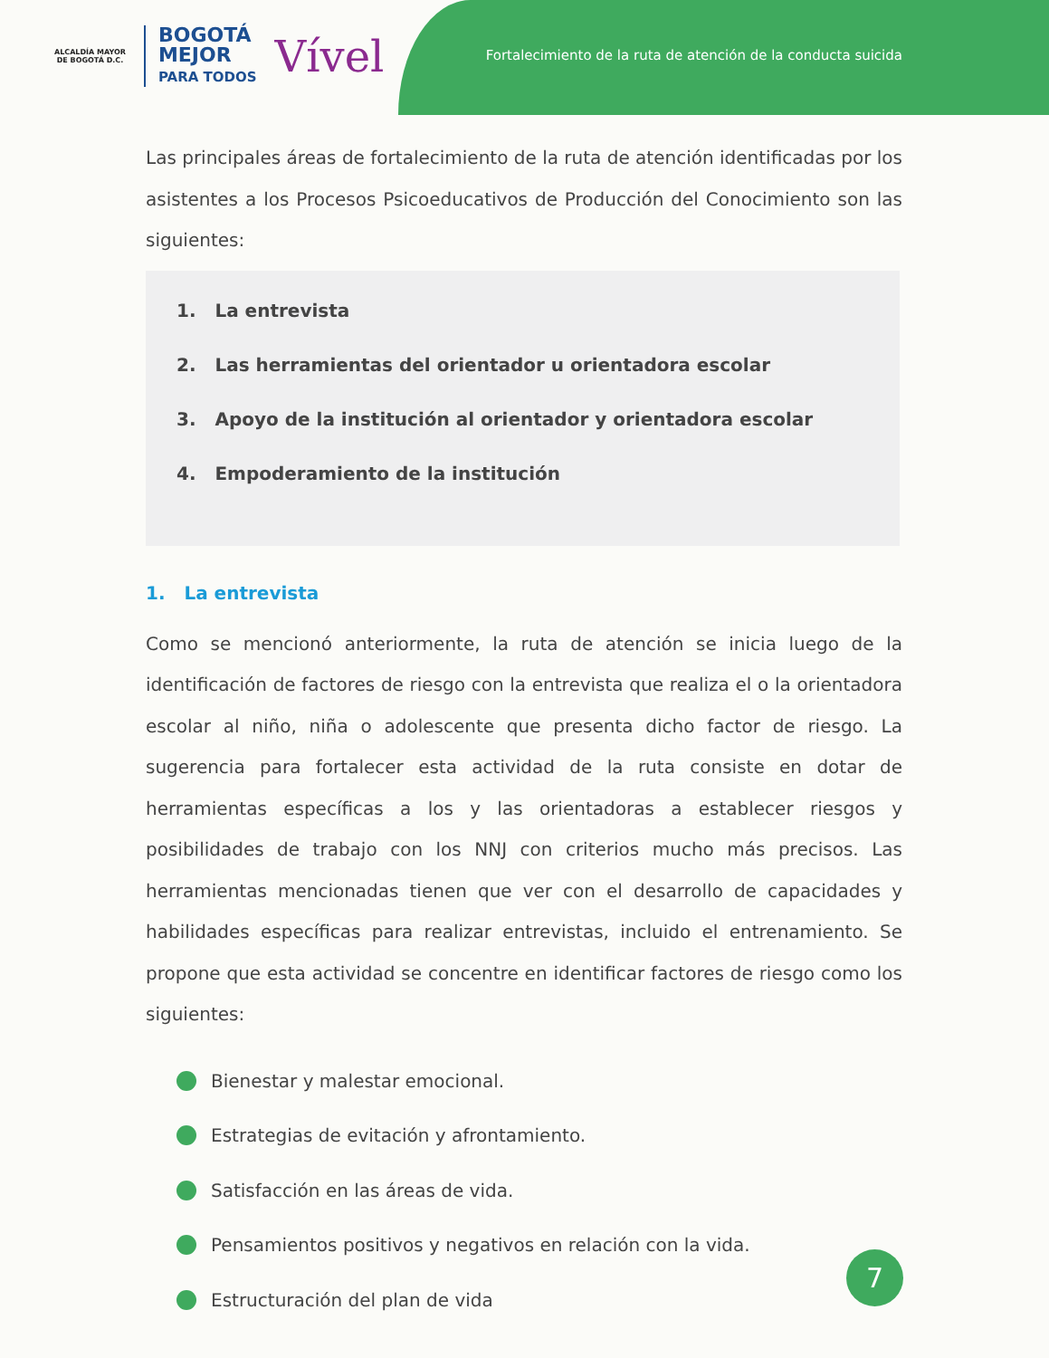ALCALDÍA MAYOR
DE BOGOTÁ D.C.
BOGOTÁ
MEJOR
PARA TODOS
Vível
Fortalecimiento de la ruta de atención de la conducta suicida
Las principales áreas de fortalecimiento de la ruta de atención identificadas por los asistentes a los Procesos Psicoeducativos de Producción del Conocimiento son las siguientes:
1. La entrevista
2. Las herramientas del orientador u orientadora escolar
3. Apoyo de la institución al orientador y orientadora escolar
4. Empoderamiento de la institución
1. La entrevista
Como se mencionó anteriormente, la ruta de atención se inicia luego de la identificación de factores de riesgo con la entrevista que realiza el o la orientadora escolar al niño, niña o adolescente que presenta dicho factor de riesgo. La sugerencia para fortalecer esta actividad de la ruta consiste en dotar de herramientas específicas a los y las orientadoras a establecer riesgos y posibilidades de trabajo con los NNJ con criterios mucho más precisos. Las herramientas mencionadas tienen que ver con el desarrollo de capacidades y habilidades específicas para realizar entrevistas, incluido el entrenamiento. Se propone que esta actividad se concentre en identificar factores de riesgo como los siguientes:
Bienestar y malestar emocional.
Estrategias de evitación y afrontamiento.
Satisfacción en las áreas de vida.
Pensamientos positivos y negativos en relación con la vida.
Estructuración del plan de vida
7